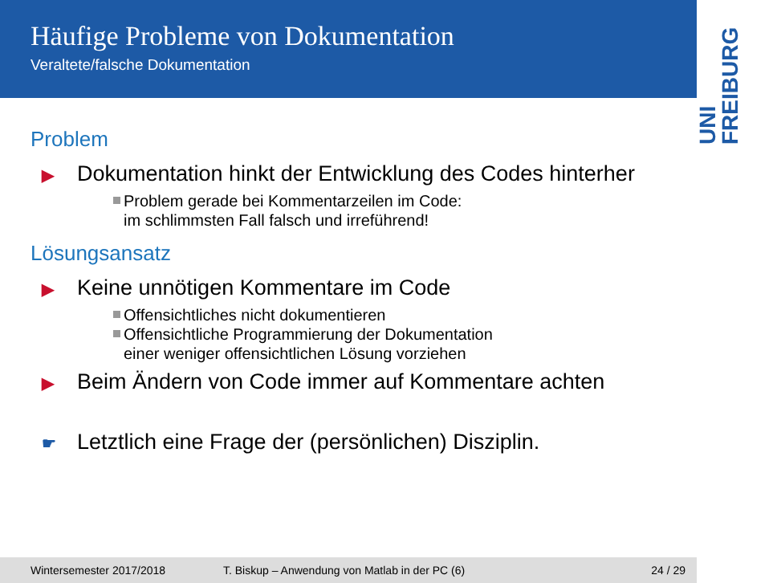Häufige Probleme von Dokumentation
Veraltete/falsche Dokumentation
UNI FREIBURG
Problem
▶ Dokumentation hinkt der Entwicklung des Codes hinterher
Problem gerade bei Kommentarzeilen im Code:
im schlimmsten Fall falsch und irreführend!
Lösungsansatz
▶ Keine unnötigen Kommentare im Code
Offensichtliches nicht dokumentieren
Offensichtliche Programmierung der Dokumentation
einer weniger offensichtlichen Lösung vorziehen
▶ Beim Ändern von Code immer auf Kommentare achten
☛ Letztlich eine Frage der (persönlichen) Disziplin.
Wintersemester 2017/2018 T. Biskup – Anwendung von Matlab in der PC (6) 24 / 29